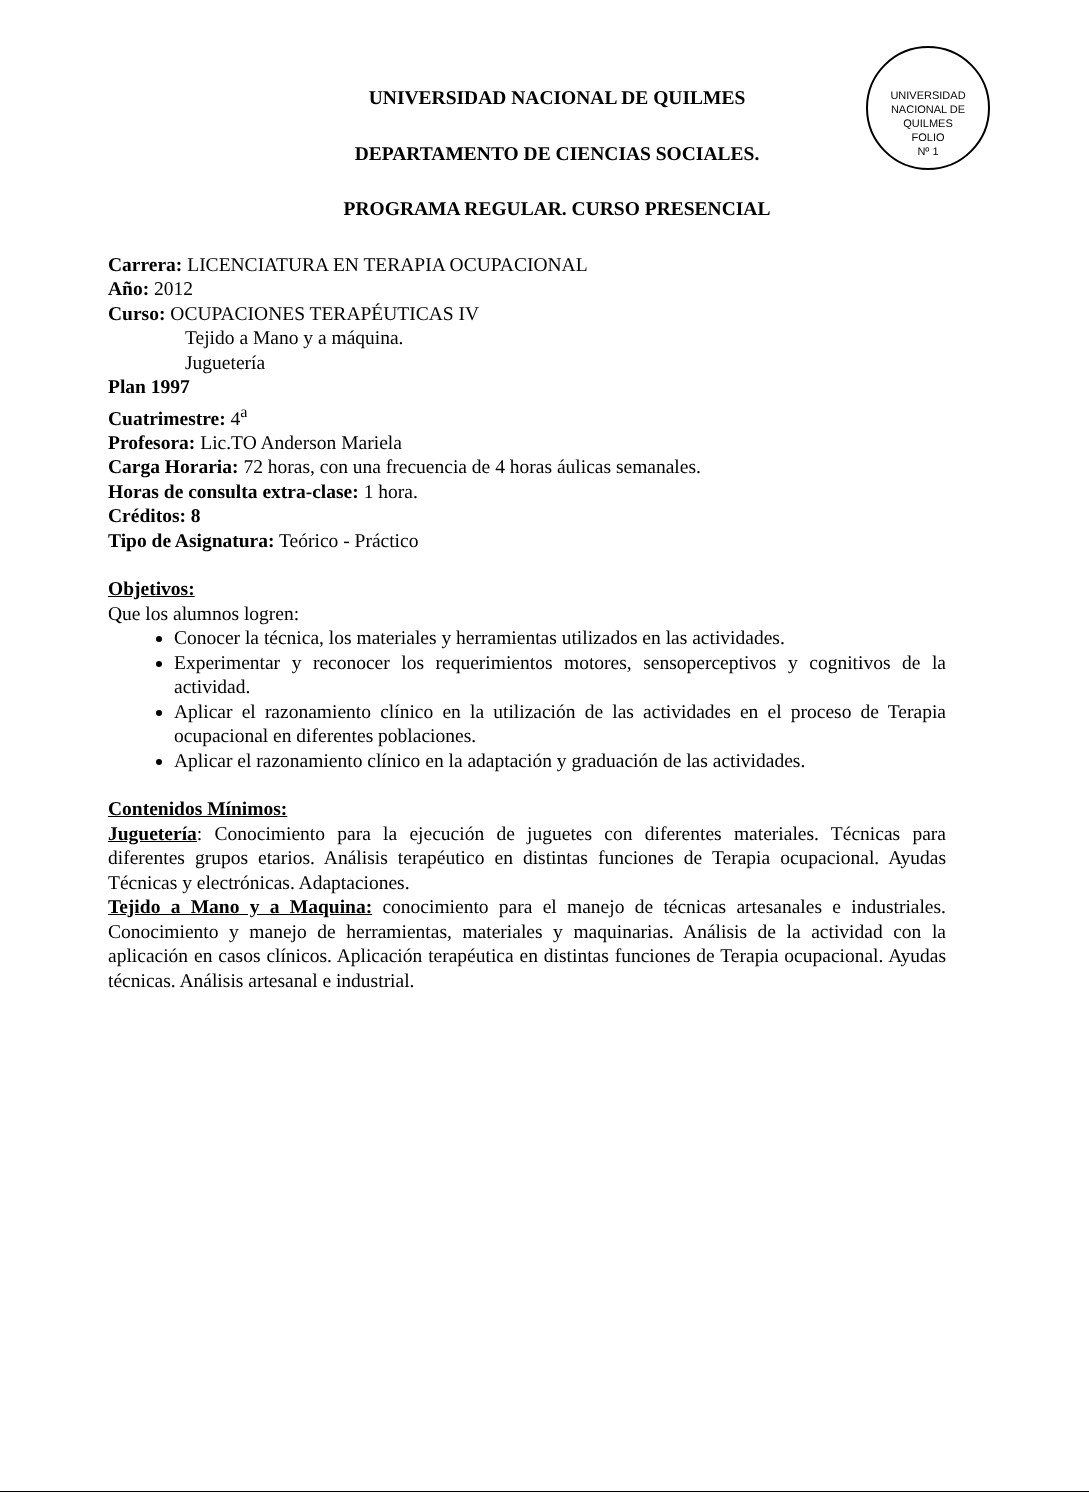UNIVERSIDAD NACIONAL DE QUILMES
FOLIO
Nº 1
UNIVERSIDAD NACIONAL DE QUILMES
DEPARTAMENTO DE CIENCIAS SOCIALES.
PROGRAMA REGULAR. CURSO PRESENCIAL
Carrera: LICENCIATURA EN TERAPIA OCUPACIONAL
Año: 2012
Curso: OCUPACIONES TERAPÉUTICAS IV
Tejido a Mano y a máquina.
Juguetería
Plan 1997
Cuatrimestre: 4<sup>a</sup>
Profesora: Lic.TO Anderson Mariela
Carga Horaria: 72 horas, con una frecuencia de 4 horas áulicas semanales.
Horas de consulta extra-clase: 1 hora.
Créditos: 8
Tipo de Asignatura: Teórico - Práctico
Objetivos:
Que los alumnos logren:
Conocer la técnica, los materiales y herramientas utilizados en las actividades.
Experimentar y reconocer los requerimientos motores, sensoperceptivos y cognitivos de la actividad.
Aplicar el razonamiento clínico en la utilización de las actividades en el proceso de Terapia ocupacional en diferentes poblaciones.
Aplicar el razonamiento clínico en la adaptación y graduación de las actividades.
Contenidos Mínimos:
Juguetería: Conocimiento para la ejecución de juguetes con diferentes materiales. Técnicas para diferentes grupos etarios. Análisis terapéutico en distintas funciones de Terapia ocupacional. Ayudas Técnicas y electrónicas. Adaptaciones.
Tejido a Mano y a Maquina: conocimiento para el manejo de técnicas artesanales e industriales. Conocimiento y manejo de herramientas, materiales y maquinarias. Análisis de la actividad con la aplicación en casos clínicos. Aplicación terapéutica en distintas funciones de Terapia ocupacional. Ayudas técnicas. Análisis artesanal e industrial.